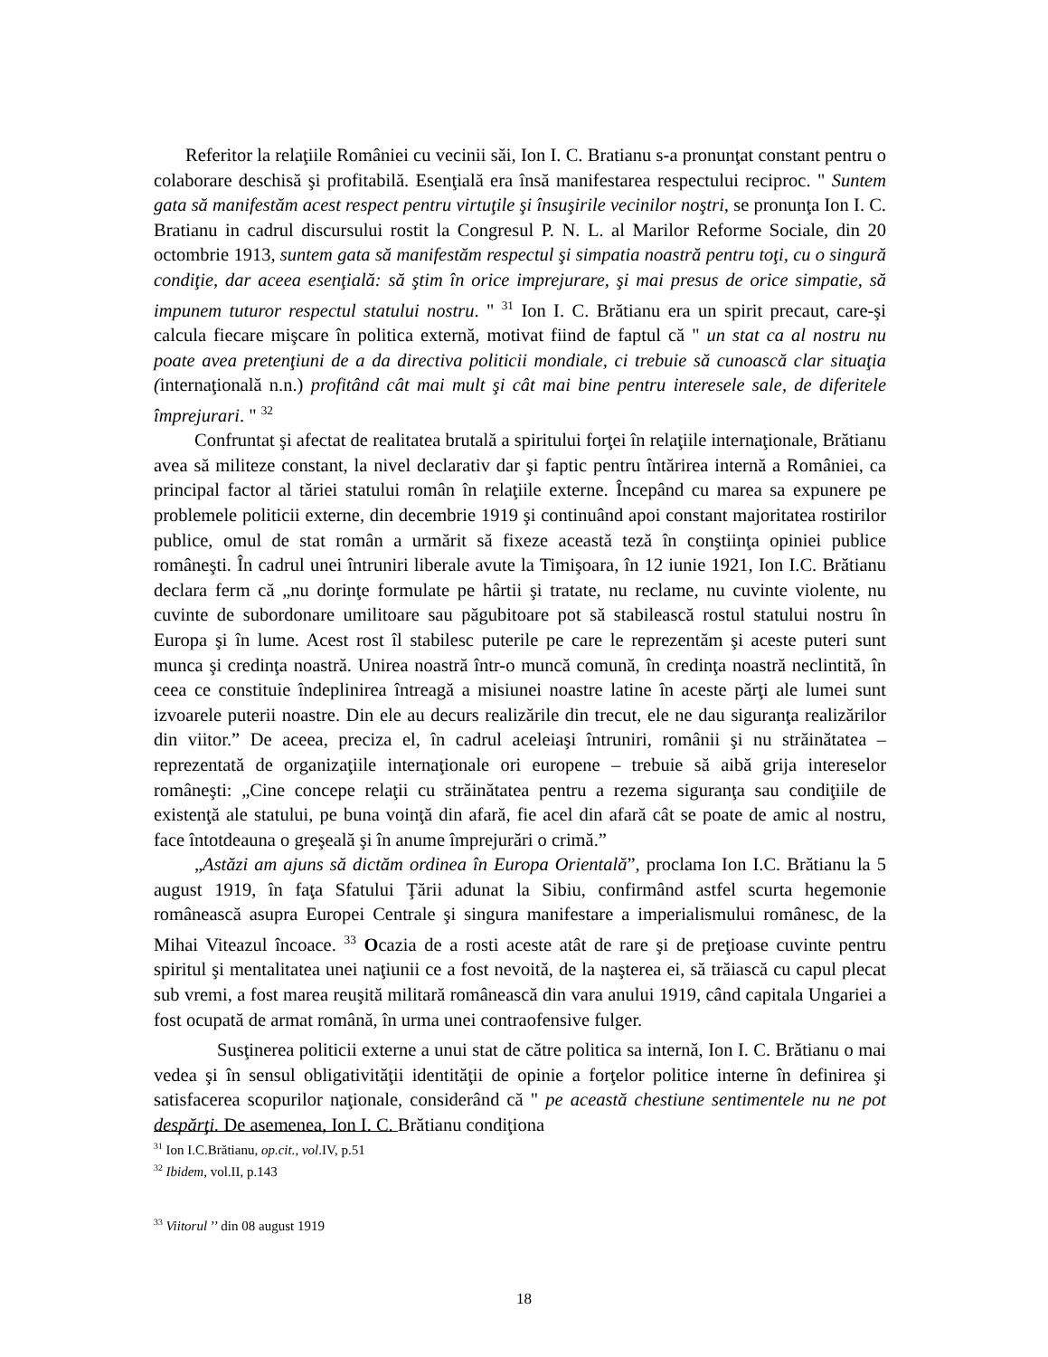Referitor la relaţiile României cu vecinii săi, Ion I. C. Bratianu s-a pronunţat constant pentru o colaborare deschisă şi profitabilă. Esenţială era însă manifestarea respectului reciproc. " Suntem gata să manifestăm acest respect pentru virtuţile şi însuşirile vecinilor noştri, se pronunţa Ion I. C. Bratianu in cadrul discursului rostit la Congresul P. N. L. al Marilor Reforme Sociale, din 20 octombrie 1913, suntem gata să manifestăm respectul şi simpatia noastră pentru toţi, cu o singură condiţie, dar aceea esenţială: să ştim în orice imprejurare, şi mai presus de orice simpatie, să impunem tuturor respectul statului nostru. " <sup>31</sup> Ion I. C. Brătianu era un spirit precaut, care-şi calcula fiecare mişcare în politica externă, motivat fiind de faptul că " un stat ca al nostru nu poate avea pretenţiuni de a da directiva politicii mondiale, ci trebuie să cunoască clar situaţia (internaţională n.n.) profitând cât mai mult şi cât mai bine pentru interesele sale, de diferitele împrejurari. " <sup>32</sup>
Confruntat şi afectat de realitatea brutală a spiritului forţei în relaţiile internaţionale, Brătianu avea să militeze constant, la nivel declarativ dar şi faptic pentru întărirea internă a României, ca principal factor al tăriei statului român în relaţiile externe. Începând cu marea sa expunere pe problemele politicii externe, din decembrie 1919 şi continuând apoi constant majoritatea rostirilor publice, omul de stat român a urmărit să fixeze această teză în conştiinţa opiniei publice româneşti. În cadrul unei întruniri liberale avute la Timişoara, în 12 iunie 1921, Ion I.C. Brătianu declara ferm că „nu dorinţe formulate pe hârtii şi tratate, nu reclame, nu cuvinte violente, nu cuvinte de subordonare umilitoare sau păgubitoare pot să stabilească rostul statului nostru în Europa şi în lume. Acest rost îl stabilesc puterile pe care le reprezentăm şi aceste puteri sunt munca şi credinţa noastră. Unirea noastră într-o muncă comună, în credinţa noastră neclintită, în ceea ce constituie îndeplinirea întreagă a misiunei noastre latine în aceste părţi ale lumei sunt izvoarele puterii noastre. Din ele au decurs realizările din trecut, ele ne dau siguranţa realizărilor din viitor.” De aceea, preciza el, în cadrul aceleiaşi întruniri, românii şi nu străinătatea – reprezentată de organizaţiile internaţionale ori europene – trebuie să aibă grija intereselor româneşti: „Cine concepe relaţii cu străinătatea pentru a rezema siguranţa sau condiţiile de existenţă ale statului, pe buna voinţă din afară, fie acel din afară cât se poate de amic al nostru, face întotdeauna o greşeală şi în anume împrejurări o crimă.”
„Astăzi am ajuns să dictăm ordinea în Europa Orientală”, proclama Ion I.C. Brătianu la 5 august 1919, în faţa Sfatului Ţării adunat la Sibiu, confirmând astfel scurta hegemonie românească asupra Europei Centrale şi singura manifestare a imperialismului românesc, de la Mihai Viteazul încoace. <sup>33</sup> Ocazia de a rosti aceste atât de rare şi de preţioase cuvinte pentru spiritul şi mentalitatea unei naţiunii ce a fost nevoită, de la naşterea ei, să trăiască cu capul plecat sub vremi, a fost marea reuşită militară românească din vara anului 1919, când capitala Ungariei a fost ocupată de armat română, în urma unei contraofensive fulger.
Susţinerea politicii externe a unui stat de către politica sa internă, Ion I. C. Brătianu o mai vedea şi în sensul obligativităţii identităţii de opinie a forţelor politice interne în definirea şi satisfacerea scopurilor naţionale, considerând că " pe această chestiune sentimentele nu ne pot despărţi. De asemenea, Ion I. C. Brătianu condiţiona
<sup>31</sup> Ion I.C.Brătianu, op.cit., vol.IV, p.51
<sup>32</sup> Ibidem, vol.II, p.143
<sup>33</sup> Viitorul ’’ din 08 august 1919
18